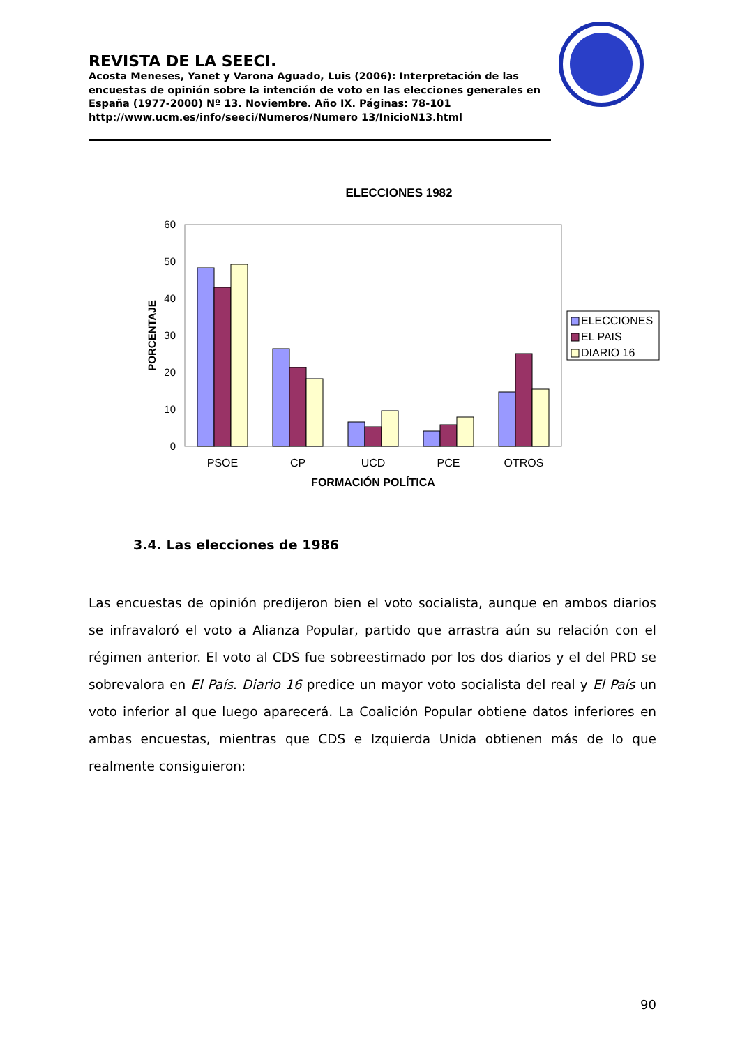REVISTA DE LA SEECI.
Acosta Meneses, Yanet y Varona Aguado, Luis (2006): Interpretación de las encuestas de opinión sobre la intención de voto en las elecciones generales en España (1977-2000) Nº 13. Noviembre. Año IX. Páginas: 78-101 http://www.ucm.es/info/seeci/Numeros/Numero 13/InicioN13.html
ELECCIONES 1982
60
50
40
30
20
10
0
PORCENTAJE
PSOE
CP
UCD
PCE
OTROS
FORMACIÓN POLÍTICA
ELECCIONES
EL PAIS
DIARIO 16
3.4. Las elecciones de 1986
Las encuestas de opinión predijeron bien el voto socialista, aunque en ambos diarios se infravaloró el voto a Alianza Popular, partido que arrastra aún su relación con el régimen anterior. El voto al CDS fue sobreestimado por los dos diarios y el del PRD se sobrevalora en El País. Diario 16 predice un mayor voto socialista del real y El País un voto inferior al que luego aparecerá. La Coalición Popular obtiene datos inferiores en ambas encuestas, mientras que CDS e Izquierda Unida obtienen más de lo que realmente consiguieron:
90